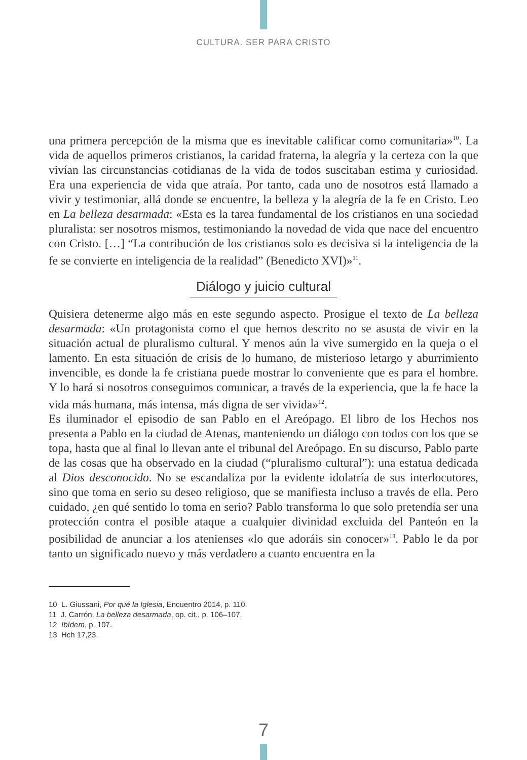CULTURA. SER PARA CRISTO
una primera percepción de la misma que es inevitable calificar como comunitaria»<sup>10</sup>. La vida de aquellos primeros cristianos, la caridad fraterna, la alegría y la certeza con la que vivían las circunstancias cotidianas de la vida de todos suscitaban estima y curiosidad. Era una experiencia de vida que atraía. Por tanto, cada uno de nosotros está llamado a vivir y testimoniar, allá donde se encuentre, la belleza y la alegría de la fe en Cristo. Leo en La belleza desarmada: «Esta es la tarea fundamental de los cristianos en una sociedad pluralista: ser nosotros mismos, testimoniando la novedad de vida que nace del encuentro con Cristo. […] “La contribución de los cristianos solo es decisiva si la inteligencia de la fe se convierte en inteligencia de la realidad” (Benedicto XVI)»<sup>11</sup>.
Diálogo y juicio cultural
Quisiera detenerme algo más en este segundo aspecto. Prosigue el texto de La belleza desarmada: «Un protagonista como el que hemos descrito no se asusta de vivir en la situación actual de pluralismo cultural. Y menos aún la vive sumergido en la queja o el lamento. En esta situación de crisis de lo humano, de misterioso letargo y aburrimiento invencible, es donde la fe cristiana puede mostrar lo conveniente que es para el hombre. Y lo hará si nosotros conseguimos comunicar, a través de la experiencia, que la fe hace la vida más humana, más intensa, más digna de ser vivida»<sup>12</sup>.
Es iluminador el episodio de san Pablo en el Areópago. El libro de los Hechos nos presenta a Pablo en la ciudad de Atenas, manteniendo un diálogo con todos con los que se topa, hasta que al final lo llevan ante el tribunal del Areópago. En su discurso, Pablo parte de las cosas que ha observado en la ciudad (“pluralismo cultural”): una estatua dedicada al Dios desconocido. No se escandaliza por la evidente idolatría de sus interlocutores, sino que toma en serio su deseo religioso, que se manifiesta incluso a través de ella. Pero cuidado, ¿en qué sentido lo toma en serio? Pablo transforma lo que solo pretendía ser una protección contra el posible ataque a cualquier divinidad excluida del Panteón en la posibilidad de anunciar a los atenienses «lo que adoráis sin conocer»<sup>13</sup>. Pablo le da por tanto un significado nuevo y más verdadero a cuanto encuentra en la
10 L. Giussani, Por qué la Iglesia, Encuentro 2014, p. 110.
11 J. Carrón, La belleza desarmada, op. cit., p. 106–107.
12 Ibídem, p. 107.
13 Hch 17,23.
7